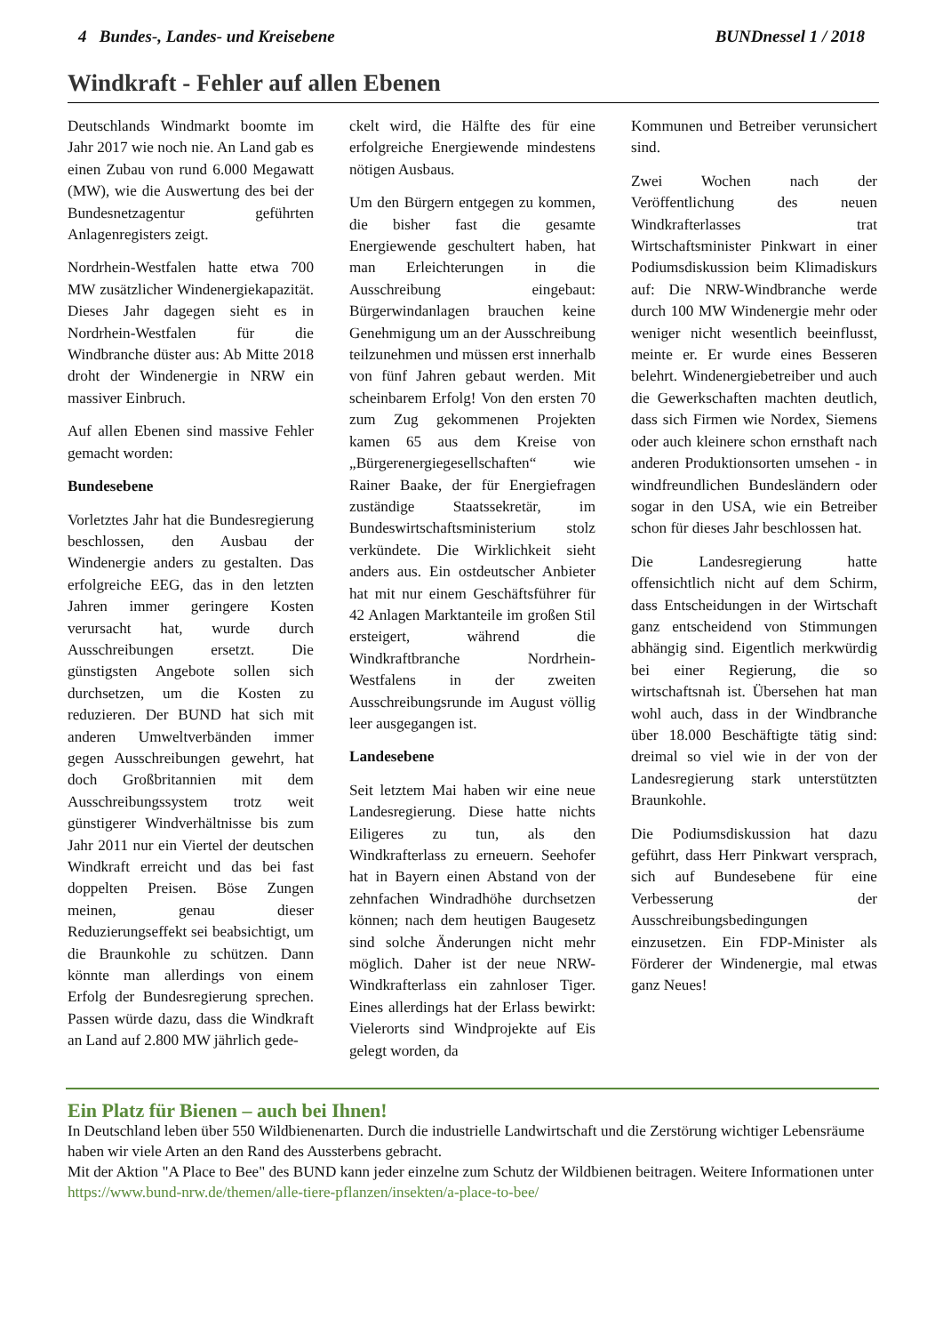4 Bundes-, Landes- und Kreisebene BUNDnessel 1 / 2018
Windkraft - Fehler auf allen Ebenen
Deutschlands Windmarkt boomte im Jahr 2017 wie noch nie. An Land gab es einen Zubau von rund 6.000 Megawatt (MW), wie die Auswertung des bei der Bundesnetzagentur geführten Anlagenregisters zeigt.
Nordrhein-Westfalen hatte etwa 700 MW zusätzlicher Windenergiekapazität. Dieses Jahr dagegen sieht es in Nordrhein-Westfalen für die Windbranche düster aus: Ab Mitte 2018 droht der Windenergie in NRW ein massiver Einbruch.
Auf allen Ebenen sind massive Fehler gemacht worden:
Bundesebene
Vorletztes Jahr hat die Bundesregierung beschlossen, den Ausbau der Windenergie anders zu gestalten. Das erfolgreiche EEG, das in den letzten Jahren immer geringere Kosten verursacht hat, wurde durch Ausschreibungen ersetzt. Die günstigsten Angebote sollen sich durchsetzen, um die Kosten zu reduzieren. Der BUND hat sich mit anderen Umweltverbänden immer gegen Ausschreibungen gewehrt, hat doch Großbritannien mit dem Ausschreibungssystem trotz weit günstigerer Windverhältnisse bis zum Jahr 2011 nur ein Viertel der deutschen Windkraft erreicht und das bei fast doppelten Preisen. Böse Zungen meinen, genau dieser Reduzierungseffekt sei beabsichtigt, um die Braunkohle zu schützen. Dann könnte man allerdings von einem Erfolg der Bundesregierung sprechen. Passen würde dazu, dass die Windkraft an Land auf 2.800 MW jährlich gede-
ckelt wird, die Hälfte des für eine erfolgreiche Energiewende mindestens nötigen Ausbaus.
Um den Bürgern entgegen zu kommen, die bisher fast die gesamte Energiewende geschultert haben, hat man Erleichterungen in die Ausschreibung eingebaut: Bürgerwindanlagen brauchen keine Genehmigung um an der Ausschreibung teilzunehmen und müssen erst innerhalb von fünf Jahren gebaut werden. Mit scheinbarem Erfolg! Von den ersten 70 zum Zug gekommenen Projekten kamen 65 aus dem Kreise von „Bürgerenergiegesellschaften“ wie Rainer Baake, der für Energiefragen zuständige Staatssekretär, im Bundeswirtschaftsministerium stolz verkündete. Die Wirklichkeit sieht anders aus. Ein ostdeutscher Anbieter hat mit nur einem Geschäftsführer für 42 Anlagen Marktanteile im großen Stil ersteigert, während die Windkraftbranche Nordrhein-Westfalens in der zweiten Ausschreibungsrunde im August völlig leer ausgegangen ist.
Landesebene
Seit letztem Mai haben wir eine neue Landesregierung. Diese hatte nichts Eiligeres zu tun, als den Windkrafterlass zu erneuern. Seehofer hat in Bayern einen Abstand von der zehnfachen Windradhöhe durchsetzen können; nach dem heutigen Baugesetz sind solche Änderungen nicht mehr möglich. Daher ist der neue NRW-Windkrafterlass ein zahnloser Tiger. Eines allerdings hat der Erlass bewirkt: Vielerorts sind Windprojekte auf Eis gelegt worden, da
Kommunen und Betreiber verunsichert sind.
Zwei Wochen nach der Veröffentlichung des neuen Windkrafterlasses trat Wirtschaftsminister Pinkwart in einer Podiumsdiskussion beim Klimadiskurs auf: Die NRW-Windbranche werde durch 100 MW Windenergie mehr oder weniger nicht wesentlich beeinflusst, meinte er. Er wurde eines Besseren belehrt. Windenergiebetreiber und auch die Gewerkschaften machten deutlich, dass sich Firmen wie Nordex, Siemens oder auch kleinere schon ernsthaft nach anderen Produktionsorten umsehen - in windfreundlichen Bundesländern oder sogar in den USA, wie ein Betreiber schon für dieses Jahr beschlossen hat.
Die Landesregierung hatte offensichtlich nicht auf dem Schirm, dass Entscheidungen in der Wirtschaft ganz entscheidend von Stimmungen abhängig sind. Eigentlich merkwürdig bei einer Regierung, die so wirtschaftsnah ist. Übersehen hat man wohl auch, dass in der Windbranche über 18.000 Beschäftigte tätig sind: dreimal so viel wie in der von der Landesregierung stark unterstützten Braunkohle.
Die Podiumsdiskussion hat dazu geführt, dass Herr Pinkwart versprach, sich auf Bundesebene für eine Verbesserung der Ausschreibungsbedingungen einzusetzen. Ein FDP-Minister als Förderer der Windenergie, mal etwas ganz Neues!
Ein Platz für Bienen – auch bei Ihnen!
In Deutschland leben über 550 Wildbienenarten. Durch die industrielle Landwirtschaft und die Zerstörung wichtiger Lebensräume haben wir viele Arten an den Rand des Aussterbens gebracht.
Mit der Aktion "A Place to Bee" des BUND kann jeder einzelne zum Schutz der Wildbienen beitragen. Weitere Informationen unter https://www.bund-nrw.de/themen/alle-tiere-pflanzen/insekten/a-place-to-bee/